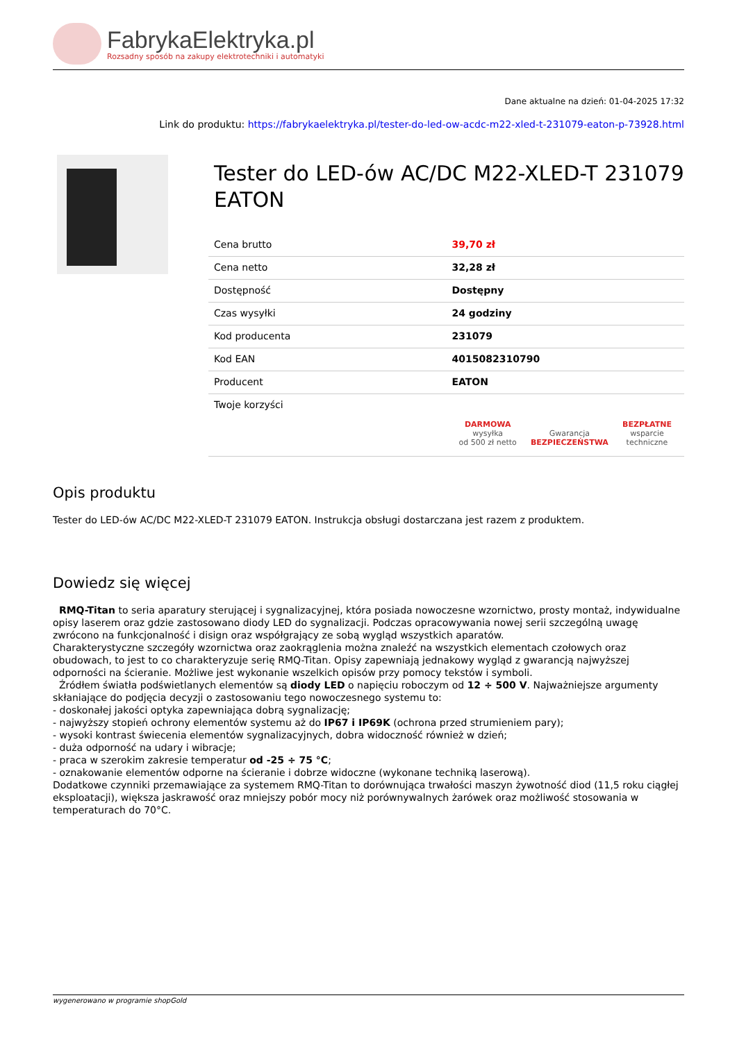FabrykaElektryka.pl
Rozsadny sposób na zakupy elektrotechniki i automatyki
Dane aktualne na dzień: 01-04-2025 17:32
Link do produktu: https://fabrykaelektryka.pl/tester-do-led-ow-acdc-m22-xled-t-231079-eaton-p-73928.html
Tester do LED-ów AC/DC M22-XLED-T 231079 EATON
| Cena brutto | 39,70 zł |
| Cena netto | 32,28 zł |
| Dostępność | Dostępny |
| Czas wysyłki | 24 godziny |
| Kod producenta | 231079 |
| Kod EAN | 4015082310790 |
| Producent | EATON |
| Twoje korzyści | DARMOWA wysyłka od 500 zł netto Gwarancja BEZPIECZEŃSTWA BEZPŁATNE wsparcie techniczne |
Opis produktu
Tester do LED-ów AC/DC M22-XLED-T 231079 EATON. Instrukcja obsługi dostarczana jest razem z produktem.
Dowiedz się więcej
RMQ-Titan to seria aparatury sterującej i sygnalizacyjnej, która posiada nowoczesne wzornictwo, prosty montaż, indywidualne opisy laserem oraz gdzie zastosowano diody LED do sygnalizacji. Podczas opracowywania nowej serii szczególną uwagę zwrócono na funkcjonalność i disign oraz współgrający ze sobą wygląd wszystkich aparatów.
Charakterystyczne szczegóły wzornictwa oraz zaokrąglenia można znaleźć na wszystkich elementach czołowych oraz obudowach, to jest to co charakteryzuje serię RMQ-Titan. Opisy zapewniają jednakowy wygląd z gwarancją najwyższej odporności na ścieranie. Możliwe jest wykonanie wszelkich opisów przy pomocy tekstów i symboli.
Źródłem światła podświetlanych elementów są diody LED o napięciu roboczym od 12 ÷ 500 V. Najważniejsze argumenty skłaniające do podjęcia decyzji o zastosowaniu tego nowoczesnego systemu to:
- doskonałej jakości optyka zapewniająca dobrą sygnalizację;
- najwyższy stopień ochrony elementów systemu aż do IP67 i IP69K (ochrona przed strumieniem pary);
- wysoki kontrast świecenia elementów sygnalizacyjnych, dobra widoczność również w dzień;
- duża odporność na udary i wibracje;
- praca w szerokim zakresie temperatur od -25 ÷ 75 °C;
- oznakowanie elementów odporne na ścieranie i dobrze widoczne (wykonane techniką laserową).
Dodatkowe czynniki przemawiające za systemem RMQ-Titan to dorównująca trwałości maszyn żywotność diod (11,5 roku ciągłej eksploatacji), większa jaskrawość oraz mniejszy pobór mocy niż porównywalnych żarówek oraz możliwość stosowania w temperaturach do 70°C.
wygenerowano w programie shopGold